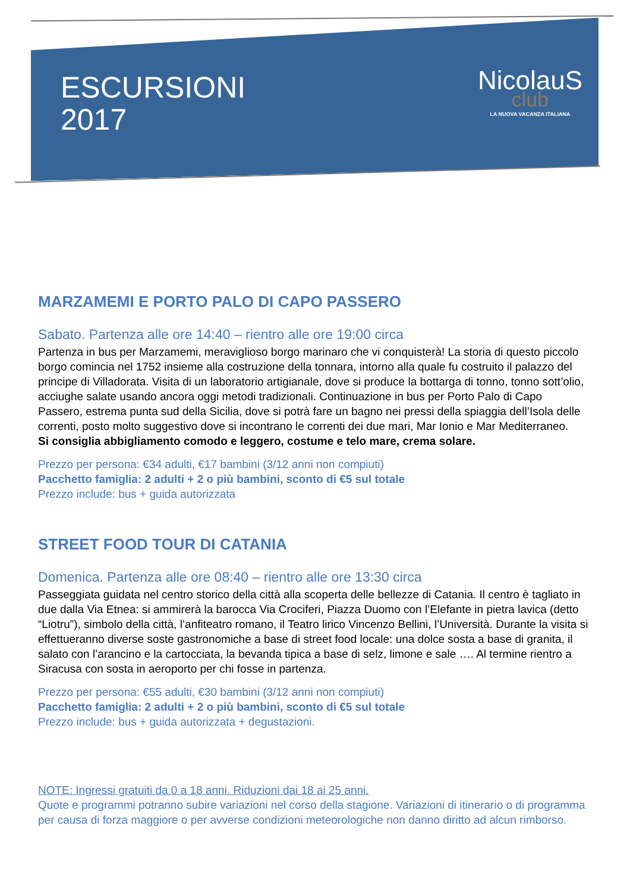ESCURSIONI
2017
NicolauS
club
LA NUOVA VACANZA ITALIANA
MARZAMEMI E PORTO PALO DI CAPO PASSERO
Sabato. Partenza alle ore 14:40 – rientro alle ore 19:00 circa
Partenza in bus per Marzamemi, meraviglioso borgo marinaro che vi conquisterà! La storia di questo piccolo borgo comincia nel 1752 insieme alla costruzione della tonnara, intorno alla quale fu costruito il palazzo del principe di Villadorata. Visita di un laboratorio artigianale, dove si produce la bottarga di tonno, tonno sott’olio, acciughe salate usando ancora oggi metodi tradizionali. Continuazione in bus per Porto Palo di Capo Passero, estrema punta sud della Sicilia, dove si potrà fare un bagno nei pressi della spiaggia dell’Isola delle correnti, posto molto suggestivo dove si incontrano le correnti dei due mari, Mar Ionio e Mar Mediterraneo.
Si consiglia abbigliamento comodo e leggero, costume e telo mare, crema solare.
Prezzo per persona: €34 adulti, €17 bambini (3/12 anni non compiuti)
Pacchetto famiglia: 2 adulti + 2 o più bambini, sconto di €5 sul totale
Prezzo include: bus + guida autorizzata
STREET FOOD TOUR DI CATANIA
Domenica. Partenza alle ore 08:40 – rientro alle ore 13:30 circa
Passeggiata guidata nel centro storico della città alla scoperta delle bellezze di Catania. Il centro è tagliato in due dalla Via Etnea: si ammirerà la barocca Via Crociferi, Piazza Duomo con l’Elefante in pietra lavica (detto “Liotru”), simbolo della città, l’anfiteatro romano, il Teatro lirico Vincenzo Bellini, l’Università. Durante la visita si effettueranno diverse soste gastronomiche a base di street food locale: una dolce sosta a base di granita, il salato con l’arancino e la cartocciata, la bevanda tipica a base di selz, limone e sale …. Al termine rientro a Siracusa con sosta in aeroporto per chi fosse in partenza.
Prezzo per persona: €55 adulti, €30 bambini (3/12 anni non compiuti)
Pacchetto famiglia: 2 adulti + 2 o più bambini, sconto di €5 sul totale
Prezzo include: bus + guida autorizzata + degustazioni.
NOTE: Ingressi gratuiti da 0 a 18 anni. Riduzioni dai 18 ai 25 anni.
Quote e programmi potranno subire variazioni nel corso della stagione. Variazioni di itinerario o di programma per causa di forza maggiore o per avverse condizioni meteorologiche non danno diritto ad alcun rimborso.